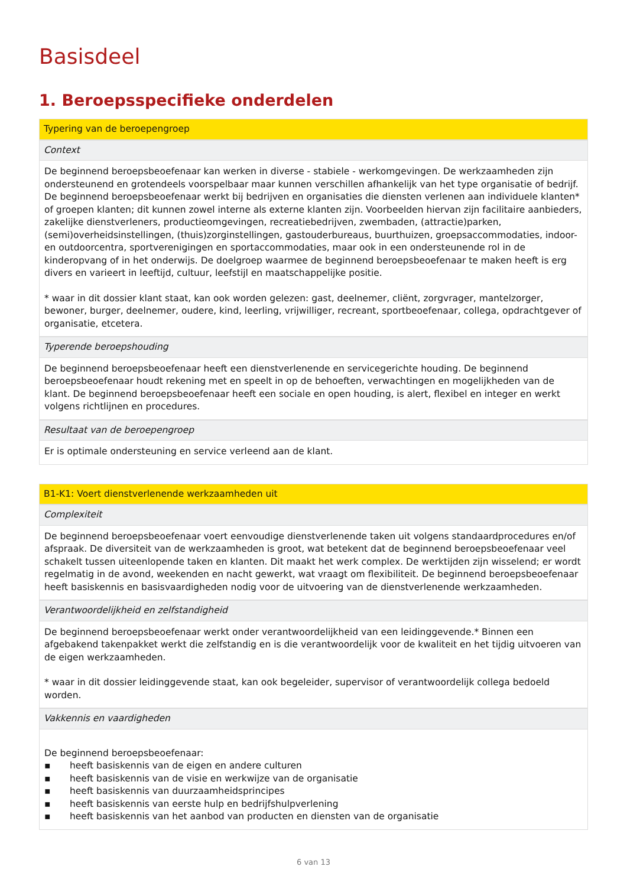Basisdeel
1. Beroepsspecifieke onderdelen
| Typering van de beroepengroep |
| Context |
| De beginnend beroepsbeoefenaar kan werken in diverse - stabiele - werkomgevingen. De werkzaamheden zijn ondersteunend en grotendeels voorspelbaar maar kunnen verschillen afhankelijk van het type organisatie of bedrijf. De beginnend beroepsbeoefenaar werkt bij bedrijven en organisaties die diensten verlenen aan individuele klanten* of groepen klanten; dit kunnen zowel interne als externe klanten zijn. Voorbeelden hiervan zijn facilitaire aanbieders, zakelijke dienstverleners, productieomgevingen, recreatiebedrijven, zwembaden, (attractie)parken, (semi)overheidsinstellingen, (thuis)zorginstellingen, gastouderbureaus, buurthuizen, groepsaccommodaties, indoor- en outdoorcentra, sportverenigingen en sportaccommodaties, maar ook in een ondersteunende rol in de kinderopvang of in het onderwijs. De doelgroep waarmee de beginnend beroepsbeoefenaar te maken heeft is erg divers en varieert in leeftijd, cultuur, leefstijl en maatschappelijke positie. * waar in dit dossier klant staat, kan ook worden gelezen: gast, deelnemer, cliënt, zorgvrager, mantelzorger, bewoner, burger, deelnemer, oudere, kind, leerling, vrijwilliger, recreant, sportbeoefenaar, collega, opdrachtgever of organisatie, etcetera. |
| Typerende beroepshouding |
| De beginnend beroepsbeoefenaar heeft een dienstverlenende en servicegerichte houding. De beginnend beroepsbeoefenaar houdt rekening met en speelt in op de behoeften, verwachtingen en mogelijkheden van de klant. De beginnend beroepsbeoefenaar heeft een sociale en open houding, is alert, flexibel en integer en werkt volgens richtlijnen en procedures. |
| Resultaat van de beroepengroep |
| Er is optimale ondersteuning en service verleend aan de klant. |
| B1-K1: Voert dienstverlenende werkzaamheden uit |
| Complexiteit |
| De beginnend beroepsbeoefenaar voert eenvoudige dienstverlenende taken uit volgens standaardprocedures en/of afspraak. De diversiteit van de werkzaamheden is groot, wat betekent dat de beginnend beroepsbeoefenaar veel schakelt tussen uiteenlopende taken en klanten. Dit maakt het werk complex. De werktijden zijn wisselend; er wordt regelmatig in de avond, weekenden en nacht gewerkt, wat vraagt om flexibiliteit. De beginnend beroepsbeoefenaar heeft basiskennis en basisvaardigheden nodig voor de uitvoering van de dienstverlenende werkzaamheden. |
| Verantwoordelijkheid en zelfstandigheid |
| De beginnend beroepsbeoefenaar werkt onder verantwoordelijkheid van een leidinggevende.* Binnen een afgebakend takenpakket werkt die zelfstandig en is die verantwoordelijk voor de kwaliteit en het tijdig uitvoeren van de eigen werkzaamheden. * waar in dit dossier leidinggevende staat, kan ook begeleider, supervisor of verantwoordelijk collega bedoeld worden. |
| Vakkennis en vaardigheden |
| De beginnend beroepsbeoefenaar: ▪ heeft basiskennis van de eigen en andere culturen ▪ heeft basiskennis van de visie en werkwijze van de organisatie ▪ heeft basiskennis van duurzaamheidsprincipes ▪ heeft basiskennis van eerste hulp en bedrijfshulpverlening ▪ heeft basiskennis van het aanbod van producten en diensten van de organisatie |
6 van 13